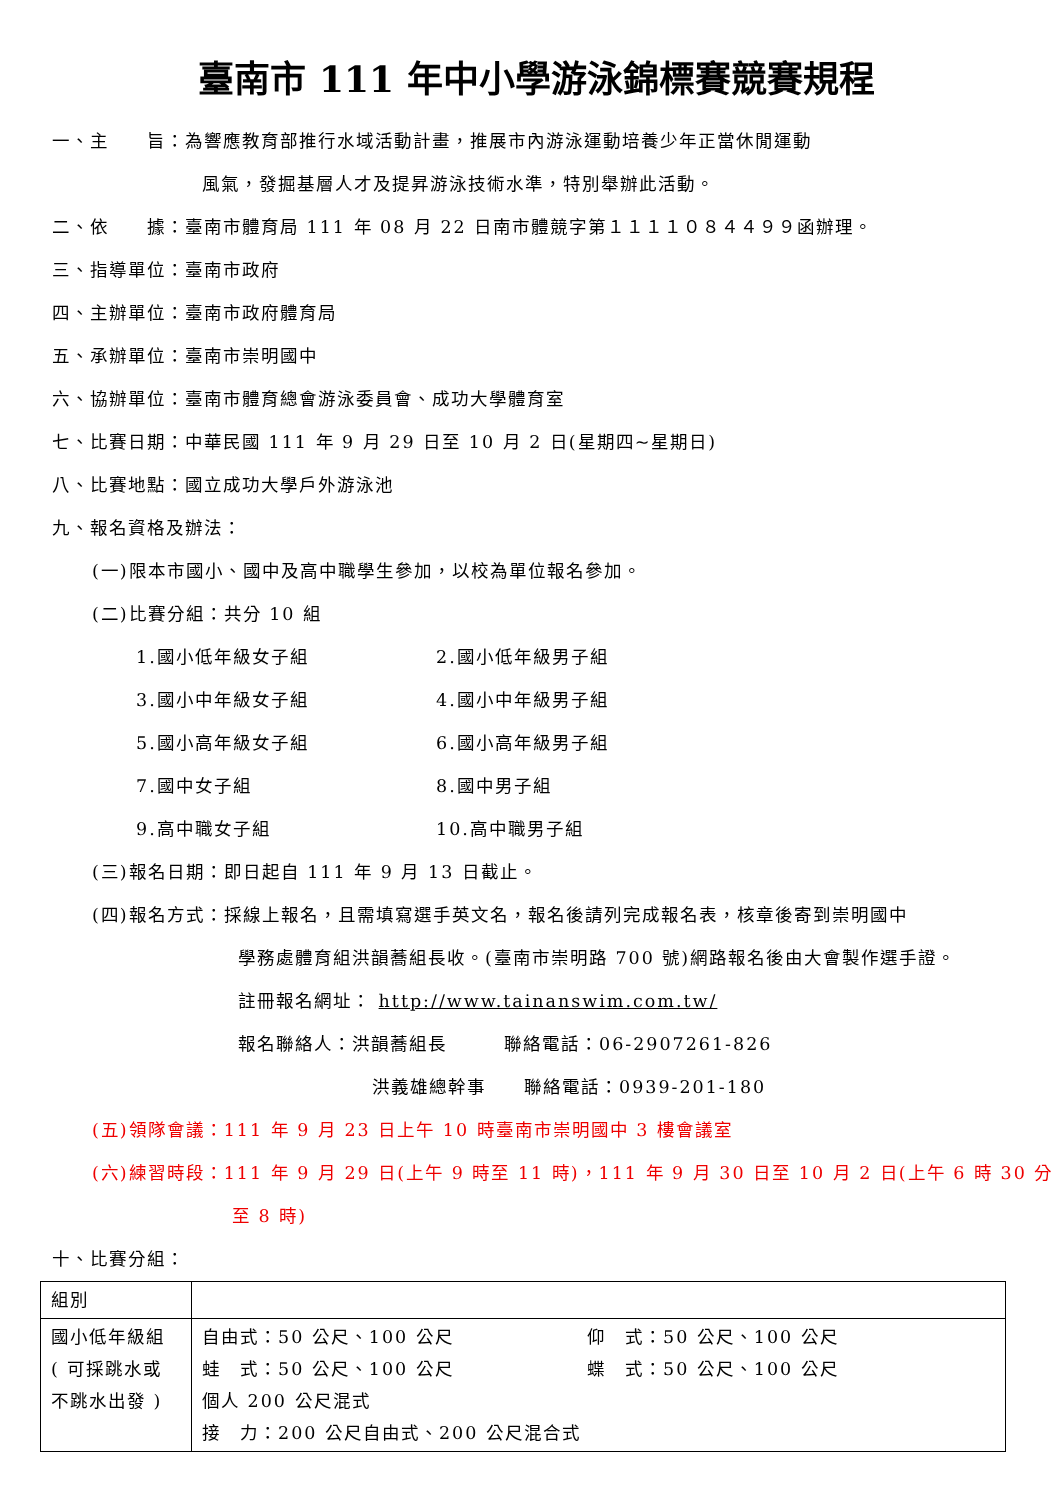臺南市 111 年中小學游泳錦標賽競賽規程
一、主　　旨：為響應教育部推行水域活動計畫，推展市內游泳運動培養少年正當休閒運動
風氣，發掘基層人才及提昇游泳技術水準，特別舉辦此活動。
二、依　　據：臺南市體育局 111 年 08 月 22 日南市體競字第１１１１０８４４９９函辦理。
三、指導單位：臺南市政府
四、主辦單位：臺南市政府體育局
五、承辦單位：臺南市崇明國中
六、協辦單位：臺南市體育總會游泳委員會、成功大學體育室
七、比賽日期：中華民國 111 年 9 月 29 日至 10 月 2 日(星期四~星期日)
八、比賽地點：國立成功大學戶外游泳池
九、報名資格及辦法：
(一)限本市國小、國中及高中職學生參加，以校為單位報名參加。
(二)比賽分組：共分 10 組
1.國小低年級女子組 2.國小低年級男子組
3.國小中年級女子組 4.國小中年級男子組
5.國小高年級女子組 6.國小高年級男子組
7.國中女子組 8.國中男子組
9.高中職女子組 10.高中職男子組
(三)報名日期：即日起自 111 年 9 月 13 日截止。
(四)報名方式：採線上報名，且需填寫選手英文名，報名後請列完成報名表，核章後寄到崇明國中
學務處體育組洪韻蕎組長收。(臺南市崇明路 700 號)網路報名後由大會製作選手證。
註冊報名網址： http://www.tainanswim.com.tw/
報名聯絡人：洪韻蕎組長　　　聯絡電話：06-2907261-826
洪義雄總幹事　　聯絡電話：0939-201-180
(五)領隊會議：111 年 9 月 23 日上午 10 時臺南市崇明國中 3 樓會議室
(六)練習時段：111 年 9 月 29 日(上午 9 時至 11 時)，111 年 9 月 30 日至 10 月 2 日(上午 6 時 30 分
至 8 時)
十、比賽分組：
| 組別 | |
| 國小低年級組 ( 可採跳水或 不跳水出發 ) | 自由式：50 公尺、100 公尺 仰 式：50 公尺、100 公尺 蛙 式：50 公尺、100 公尺 蝶 式：50 公尺、100 公尺 個人 200 公尺混式 接 力：200 公尺自由式、200 公尺混合式 |